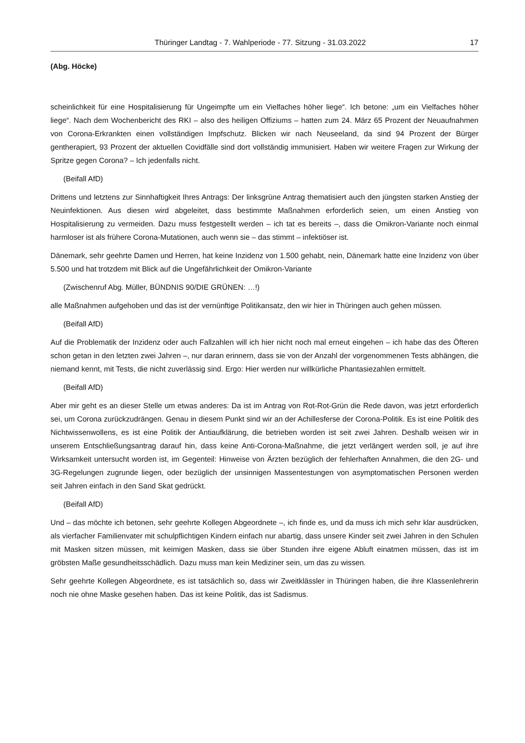Thüringer Landtag - 7. Wahlperiode - 77. Sitzung - 31.03.2022 17
(Abg. Höcke)
scheinlichkeit für eine Hospitalisierung für Ungeimpfte um ein Vielfaches höher liege“. Ich betone: „um ein Vielfaches höher liege“. Nach dem Wochenbericht des RKI – also des heiligen Offiziums – hatten zum 24. März 65 Prozent der Neuaufnahmen von Corona-Erkrankten einen vollständigen Impfschutz. Blicken wir nach Neuseeland, da sind 94 Prozent der Bürger gentherapiert, 93 Prozent der aktuellen Covidfälle sind dort vollständig immunisiert. Haben wir weitere Fragen zur Wirkung der Spritze gegen Corona? – Ich jedenfalls nicht.
(Beifall AfD)
Drittens und letztens zur Sinnhaftigkeit Ihres Antrags: Der linksgrüne Antrag thematisiert auch den jüngsten starken Anstieg der Neuinfektionen. Aus diesen wird abgeleitet, dass bestimmte Maßnahmen erforderlich seien, um einen Anstieg von Hospitalisierung zu vermeiden. Dazu muss festgestellt werden – ich tat es bereits –, dass die Omikron-Variante noch einmal harmloser ist als frühere Corona-Mutationen, auch wenn sie – das stimmt – infektiöser ist.
Dänemark, sehr geehrte Damen und Herren, hat keine Inzidenz von 1.500 gehabt, nein, Dänemark hatte eine Inzidenz von über 5.500 und hat trotzdem mit Blick auf die Ungefährlichkeit der Omikron-Variante
(Zwischenruf Abg. Müller, BÜNDNIS 90/DIE GRÜNEN: …!)
alle Maßnahmen aufgehoben und das ist der vernünftige Politikansatz, den wir hier in Thüringen auch gehen müssen.
(Beifall AfD)
Auf die Problematik der Inzidenz oder auch Fallzahlen will ich hier nicht noch mal erneut eingehen – ich habe das des Öfteren schon getan in den letzten zwei Jahren –, nur daran erinnern, dass sie von der Anzahl der vorgenommenen Tests abhängen, die niemand kennt, mit Tests, die nicht zuverlässig sind. Ergo: Hier werden nur willkürliche Phantasiezahlen ermittelt.
(Beifall AfD)
Aber mir geht es an dieser Stelle um etwas anderes: Da ist im Antrag von Rot-Rot-Grün die Rede davon, was jetzt erforderlich sei, um Corona zurückzudrängen. Genau in diesem Punkt sind wir an der Achillesferse der Corona-Politik. Es ist eine Politik des Nichtwissenwollens, es ist eine Politik der Antiaufklärung, die betrieben worden ist seit zwei Jahren. Deshalb weisen wir in unserem Entschließungsantrag darauf hin, dass keine Anti-Corona-Maßnahme, die jetzt verlängert werden soll, je auf ihre Wirksamkeit untersucht worden ist, im Gegenteil: Hinweise von Ärzten bezüglich der fehlerhaften Annahmen, die den 2G- und 3G-Regelungen zugrunde liegen, oder bezüglich der unsinnigen Massentestungen von asymptomatischen Personen werden seit Jahren einfach in den Sand Skat gedrückt.
(Beifall AfD)
Und – das möchte ich betonen, sehr geehrte Kollegen Abgeordnete –, ich finde es, und da muss ich mich sehr klar ausdrücken, als vierfacher Familienvater mit schulpflichtigen Kindern einfach nur abartig, dass unsere Kinder seit zwei Jahren in den Schulen mit Masken sitzen müssen, mit keimigen Masken, dass sie über Stunden ihre eigene Abluft einatmen müssen, das ist im gröbsten Maße gesundheitsschädlich. Dazu muss man kein Mediziner sein, um das zu wissen.
Sehr geehrte Kollegen Abgeordnete, es ist tatsächlich so, dass wir Zweitklässler in Thüringen haben, die ihre Klassenlehrerin noch nie ohne Maske gesehen haben. Das ist keine Politik, das ist Sadismus.